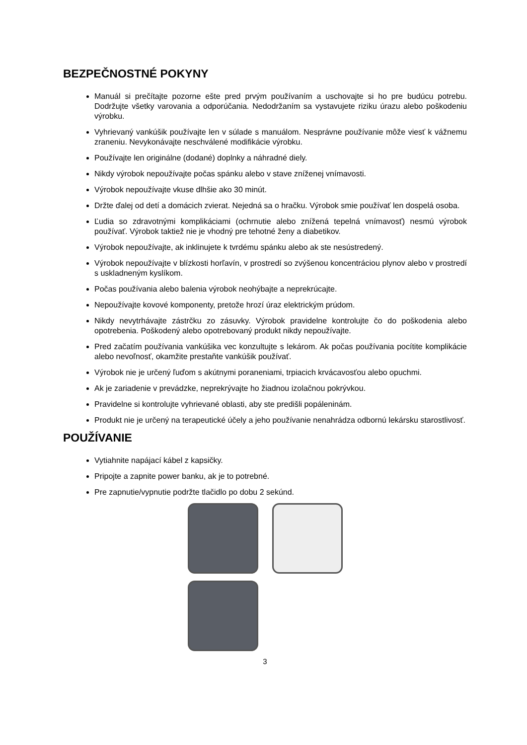BEZPEČNOSTNÉ POKYNY
Manuál si prečítajte pozorne ešte pred prvým používaním a uschovajte si ho pre budúcu potrebu. Dodržujte všetky varovania a odporúčania. Nedodržaním sa vystavujete riziku úrazu alebo poškodeniu výrobku.
Vyhrievaný vankúšik používajte len v súlade s manuálom. Nesprávne používanie môže viesť k vážnemu zraneniu. Nevykonávajte neschválené modifikácie výrobku.
Používajte len originálne (dodané) doplnky a náhradné diely.
Nikdy výrobok nepoužívajte počas spánku alebo v stave zníženej vnímavosti.
Výrobok nepoužívajte vkuse dlhšie ako 30 minút.
Držte ďalej od detí a domácich zvierat. Nejedná sa o hračku. Výrobok smie používať len dospelá osoba.
Ľudia so zdravotnými komplikáciami (ochrnutie alebo znížená tepelná vnímavosť) nesmú výrobok používať. Výrobok taktiež nie je vhodný pre tehotné ženy a diabetikov.
Výrobok nepoužívajte, ak inklinujete k tvrdému spánku alebo ak ste nesústredený.
Výrobok nepoužívajte v blízkosti horľavín, v prostredí so zvýšenou koncentráciou plynov alebo v prostredí s uskladneným kyslíkom.
Počas používania alebo balenia výrobok neohýbajte a neprekrúcajte.
Nepoužívajte kovové komponenty, pretože hrozí úraz elektrickým prúdom.
Nikdy nevytrhávajte zástrčku zo zásuvky. Výrobok pravidelne kontrolujte čo do poškodenia alebo opotrebenia. Poškodený alebo opotrebovaný produkt nikdy nepoužívajte.
Pred začatím používania vankúšika vec konzultujte s lekárom. Ak počas používania pocítite komplikácie alebo nevoľnosť, okamžite prestaňte vankúšik používať.
Výrobok nie je určený ľuďom s akútnymi poraneniami, trpiacich krvácavosťou alebo opuchmi.
Ak je zariadenie v prevádzke, neprekrývajte ho žiadnou izolačnou pokrývkou.
Pravidelne si kontrolujte vyhrievané oblasti, aby ste predišli popáleninám.
Produkt nie je určený na terapeutické účely a jeho používanie nenahrádza odbornú lekársku starostlivosť.
POUŽÍVANIE
Vytiahnite napájací kábel z kapsičky.
Pripojte a zapnite power banku, ak je to potrebné.
Pre zapnutie/vypnutie podržte tlačidlo po dobu 2 sekúnd.
3